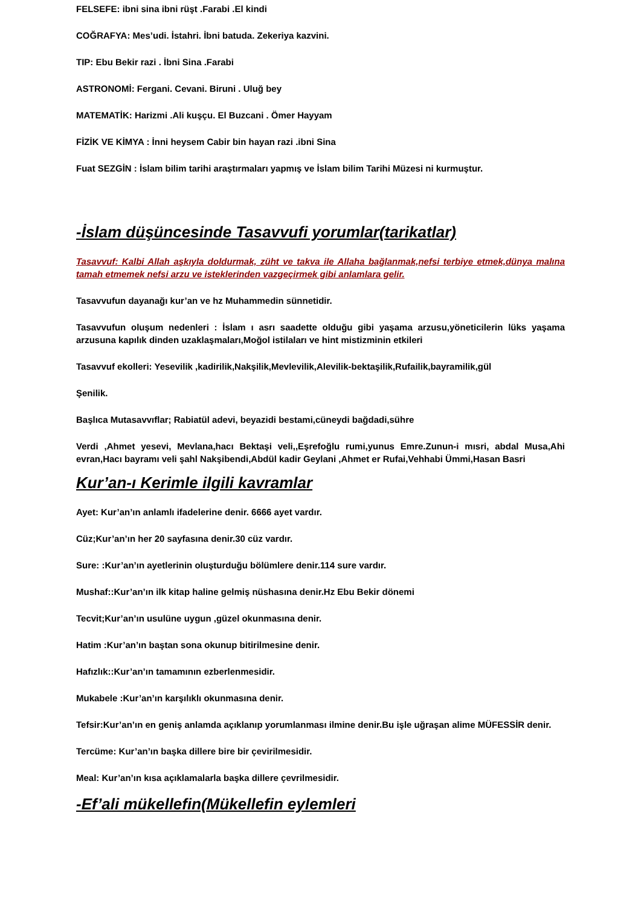FELSEFE: ibni sina ibni rüşt .Farabi .El kindi
COĞRAFYA: Mes’udi. İstahri. İbni batuda. Zekeriya kazvini.
TIP: Ebu Bekir razi . İbni Sina .Farabi
ASTRONOMİ: Fergani. Cevani. Biruni . Uluğ bey
MATEMATİK: Harizmi .Ali kuşçu. El Buzcani . Ömer Hayyam
FİZİK VE KİMYA : İnni heysem Cabir bin hayan razi .ibni Sina
Fuat SEZGİN : İslam bilim tarihi araştırmaları yapmış ve İslam bilim Tarihi Müzesi ni kurmuştur.
-İslam düşüncesinde Tasavvufi yorumlar(tarikatlar)
Tasavvuf: Kalbi Allah aşkıyla doldurmak, züht ve takva ile Allaha bağlanmak,nefsi terbiye etmek,dünya malına tamah etmemek nefsi arzu ve isteklerinden vazgeçirmek gibi anlamlara gelir.
Tasavvufun dayanağı kur’an ve hz Muhammedin sünnetidir.
Tasavvufun oluşum nedenleri : İslam ı asrı saadette olduğu gibi yaşama arzusu,yöneticilerin lüks yaşama arzusuna kapılık dinden uzaklaşmaları,Moğol istilaları ve hint mistizminin etkileri
Tasavvuf ekolleri: Yesevilik ,kadirilik,Nakşilik,Mevlevilik,Alevilik-bektaşilik,Rufailik,bayramilik,gül
Şenilik.
Başlıca Mutasavvıflar; Rabiatül adevi, beyazidi bestami,cüneydi bağdadi,sühre
Verdi ,Ahmet yesevi, Mevlana,hacı Bektaşi veli,,Eşrefoğlu rumi,yunus Emre.Zunun-i mısri, abdal Musa,Ahi evran,Hacı bayramı veli şahl Nakşibendi,Abdül kadir Geylani ,Ahmet er Rufai,Vehhabi Ümmi,Hasan Basri
Kur’an-ı Kerimle ilgili kavramlar
Ayet: Kur’an’ın anlamlı ifadelerine denir. 6666 ayet vardır.
Cüz;Kur’an’ın her 20 sayfasına denir.30 cüz vardır.
Sure: :Kur’an’ın ayetlerinin oluşturduğu bölümlere denir.114 sure vardır.
Mushaf::Kur’an’ın ilk kitap haline gelmiş nüshasına denir.Hz Ebu Bekir dönemi
Tecvit;Kur’an’ın usulüne uygun ,güzel okunmasına denir.
Hatim :Kur’an’ın baştan sona okunup bitirilmesine denir.
Hafızlık::Kur’an’ın tamamının ezberlenmesidir.
Mukabele :Kur’an’ın karşılıklı okunmasına denir.
Tefsir:Kur’an’ın en geniş anlamda açıklanıp yorumlanması ilmine denir.Bu işle uğraşan alime MÜFESSİR denir.
Tercüme: Kur’an’ın başka dillere bire bir çevirilmesidir.
Meal: Kur’an’ın kısa açıklamalarla başka dillere çevrilmesidir.
-Ef’ali mükellefin(Mükellefin eylemleri